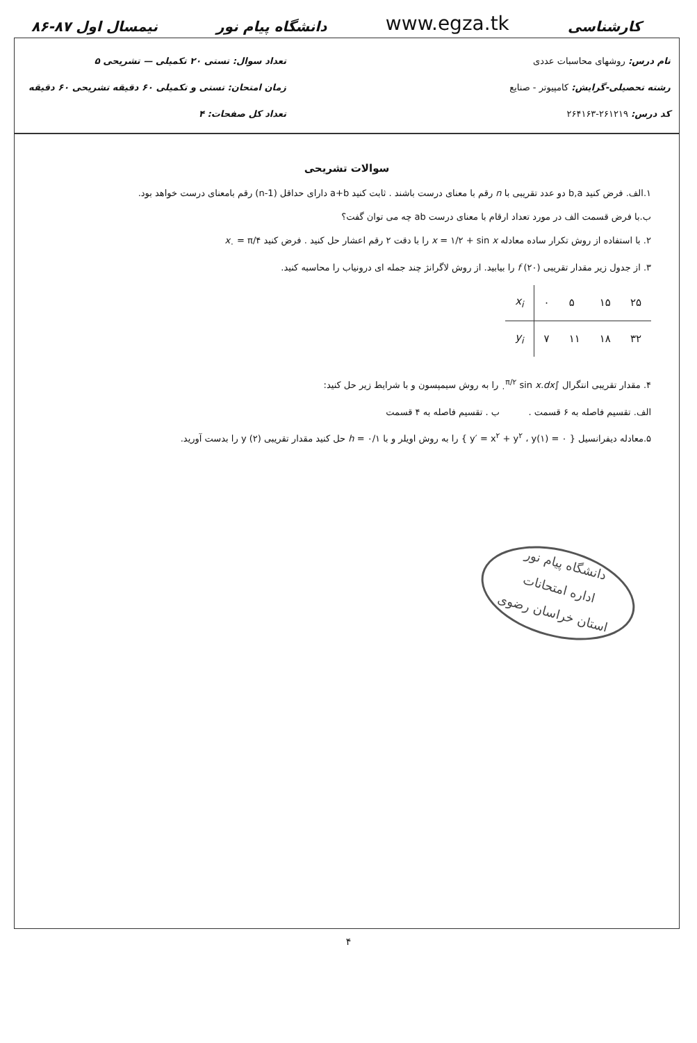کارشناسی www.egza.tk دانشگاه پیام نور نیمسال اول ۸۷-۸۶
نام درس: روشهای محاسبات عددی
رشته تحصیلی-گرایش: کامپیوتر - صنایع
کد درس: ۲۶۱۲۱۹-۲۶۴۱۶۳
تعداد سوال: تستی ۲۰ تکمیلی — تشریحی ۵
زمان امتحان: تستی و تکمیلی ۶۰ دقیقه تشریحی ۶۰ دقیقه
تعداد کل صفحات: ۴
سوالات تشریحی
۱.الف. فرض کنید b,a دو عدد تقریبی با n رقم با معنای درست باشند . ثابت کنید a+b دارای حداقل (n-1) رقم بامعنای درست خواهد بود.
ب.با فرض قسمت الف در مورد تعداد ارقام با معنای درست ab چه می توان گفت؟
۲. با استفاده از روش تکرار ساده معادله x = ۱/۲ + sin x را با دقت ۲ رقم اعشار حل کنید . فرض کنید x<sub>۰</sub> = π/۴
۳. از جدول زیر مقدار تقریبی f (۲۰) را بیابید. از روش لاگرانژ چند جمله ای درونیاب را محاسبه کنید.
| x<sub>i</sub> | ۰ | ۵ | ۱۵ | ۲۵ |
| y<sub>i</sub> | ۷ | ۱۱ | ۱۸ | ۳۲ |
۴. مقدار تقریبی انتگرال ∫<sub>۰</sub><sup>π/۲</sup> sin x.dx را به روش سیمپسون و با شرایط زیر حل کنید:
الف. تقسیم فاصله به ۶ قسمت . ب . تقسیم فاصله به ۴ قسمت
۵.معادله دیفرانسیل { y′ = x<sup>۲</sup> + y<sup>۲</sup> ، y(۱) = ۰ } را به روش اویلر و با h = ۰/۱ حل کنید مقدار تقریبی (۲) y را بدست آورید.
دانشگاه پیام نور
اداره امتحانات
استان خراسان رضوی
۴